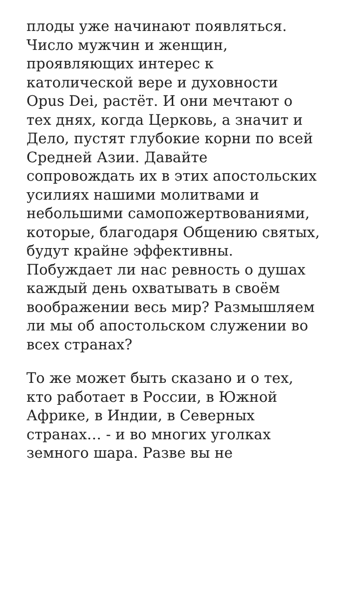плоды уже начинают появляться. Число мужчин и женщин, проявляющих интерес к католической вере и духовности Opus Dei, растёт. И они мечтают о тех днях, когда Церковь, а значит и Дело, пустят глубокие корни по всей Средней Азии. Давайте сопровождать их в этих апостольских усилиях нашими молитвами и небольшими самопожертвованиями, которые, благодаря Общению святых, будут крайне эффективны. Побуждает ли нас ревность о душах каждый день охватывать в своём воображении весь мир? Размышляем ли мы об апостольском служении во всех странах?
То же может быть сказано и о тех, кто работает в России, в Южной Африке, в Индии, в Северных странах… - и во многих уголках земного шара. Разве вы не